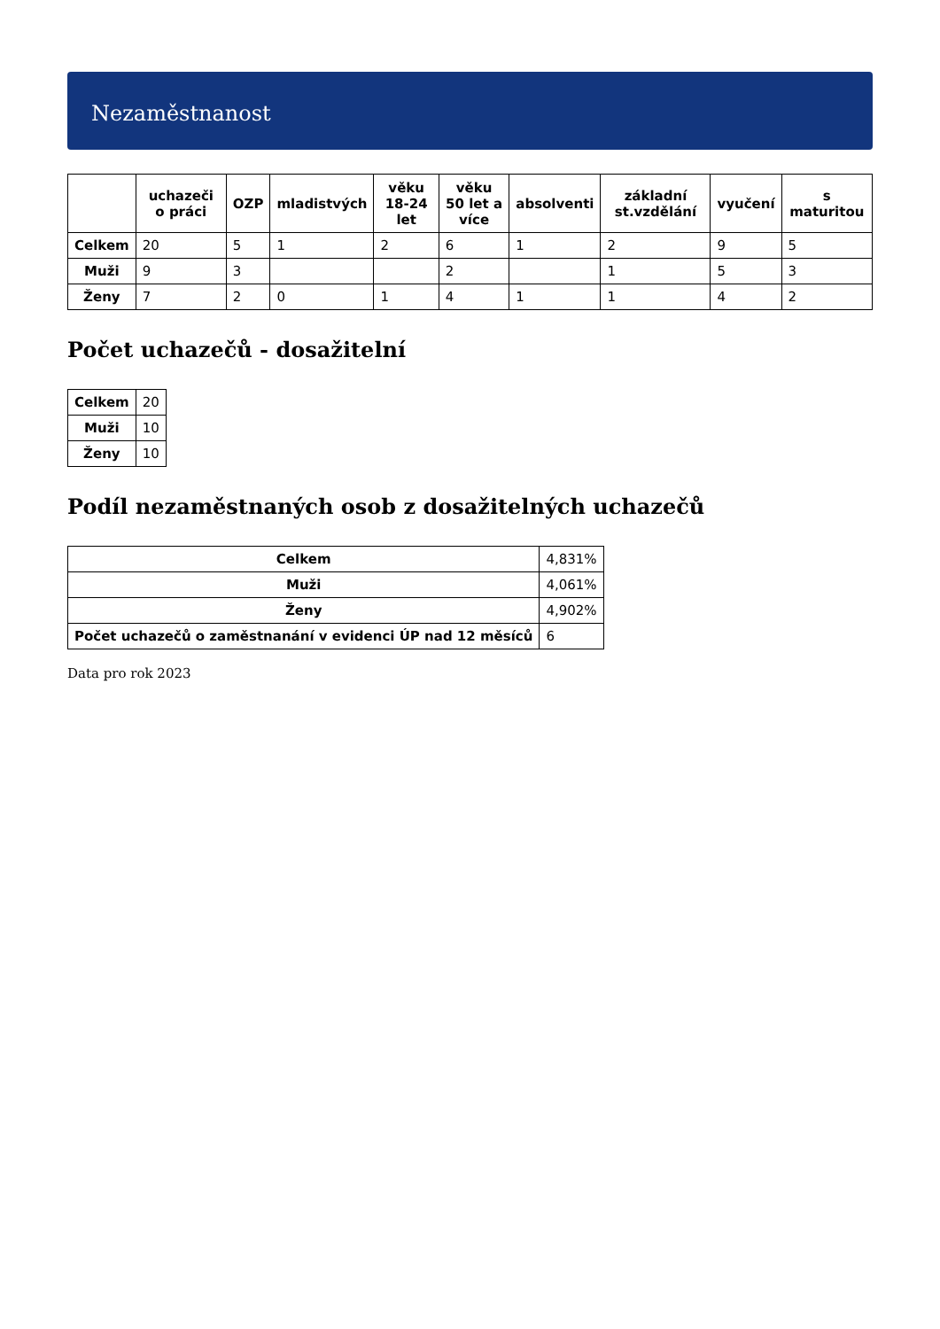Nezaměstnanost
| | uchazeči o práci | OZP | mladistvých | věku 18-24 let | věku 50 let a více | absolventi | základní st.vzdělání | vyučení | s maturitou |
| --- | --- | --- | --- | --- | --- | --- | --- | --- | --- |
| Celkem | 20 | 5 | 1 | 2 | 6 | 1 | 2 | 9 | 5 |
| Muži | 9 | 3 | | | 2 | | 1 | 5 | 3 |
| Ženy | 7 | 2 | 0 | 1 | 4 | 1 | 1 | 4 | 2 |
Počet uchazečů - dosažitelní
| Celkem | 20 |
| Muži | 10 |
| Ženy | 10 |
Podíl nezaměstnaných osob z dosažitelných uchazečů
| Celkem | 4,831% |
| Muži | 4,061% |
| Ženy | 4,902% |
| Počet uchazečů o zaměstnanání v evidenci ÚP nad 12 měsíců | 6 |
Data pro rok 2023